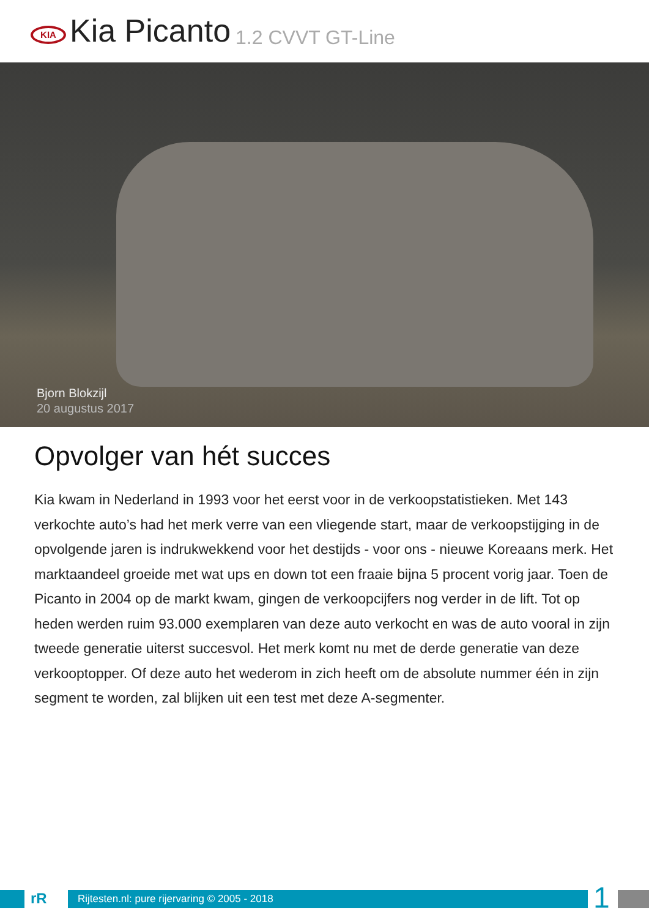KIA
Kia Picanto 1.2 CVVT GT-Line
Bjorn Blokzijl
20 augustus 2017
Opvolger van hét succes
Kia kwam in Nederland in 1993 voor het eerst voor in de verkoopstatistieken. Met 143 verkochte auto’s had het merk verre van een vliegende start, maar de verkoopstijging in de opvolgende jaren is indrukwekkend voor het destijds - voor ons - nieuwe Koreaans merk. Het marktaandeel groeide met wat ups en down tot een fraaie bijna 5 procent vorig jaar. Toen de Picanto in 2004 op de markt kwam, gingen de verkoopcijfers nog verder in de lift. Tot op heden werden ruim 93.000 exemplaren van deze auto verkocht en was de auto vooral in zijn tweede generatie uiterst succesvol. Het merk komt nu met de derde generatie van deze verkooptopper. Of deze auto het wederom in zich heeft om de absolute nummer één in zijn segment te worden, zal blijken uit een test met deze A-segmenter.
rR
Rijtesten.nl: pure rijervaring © 2005 - 2018
1